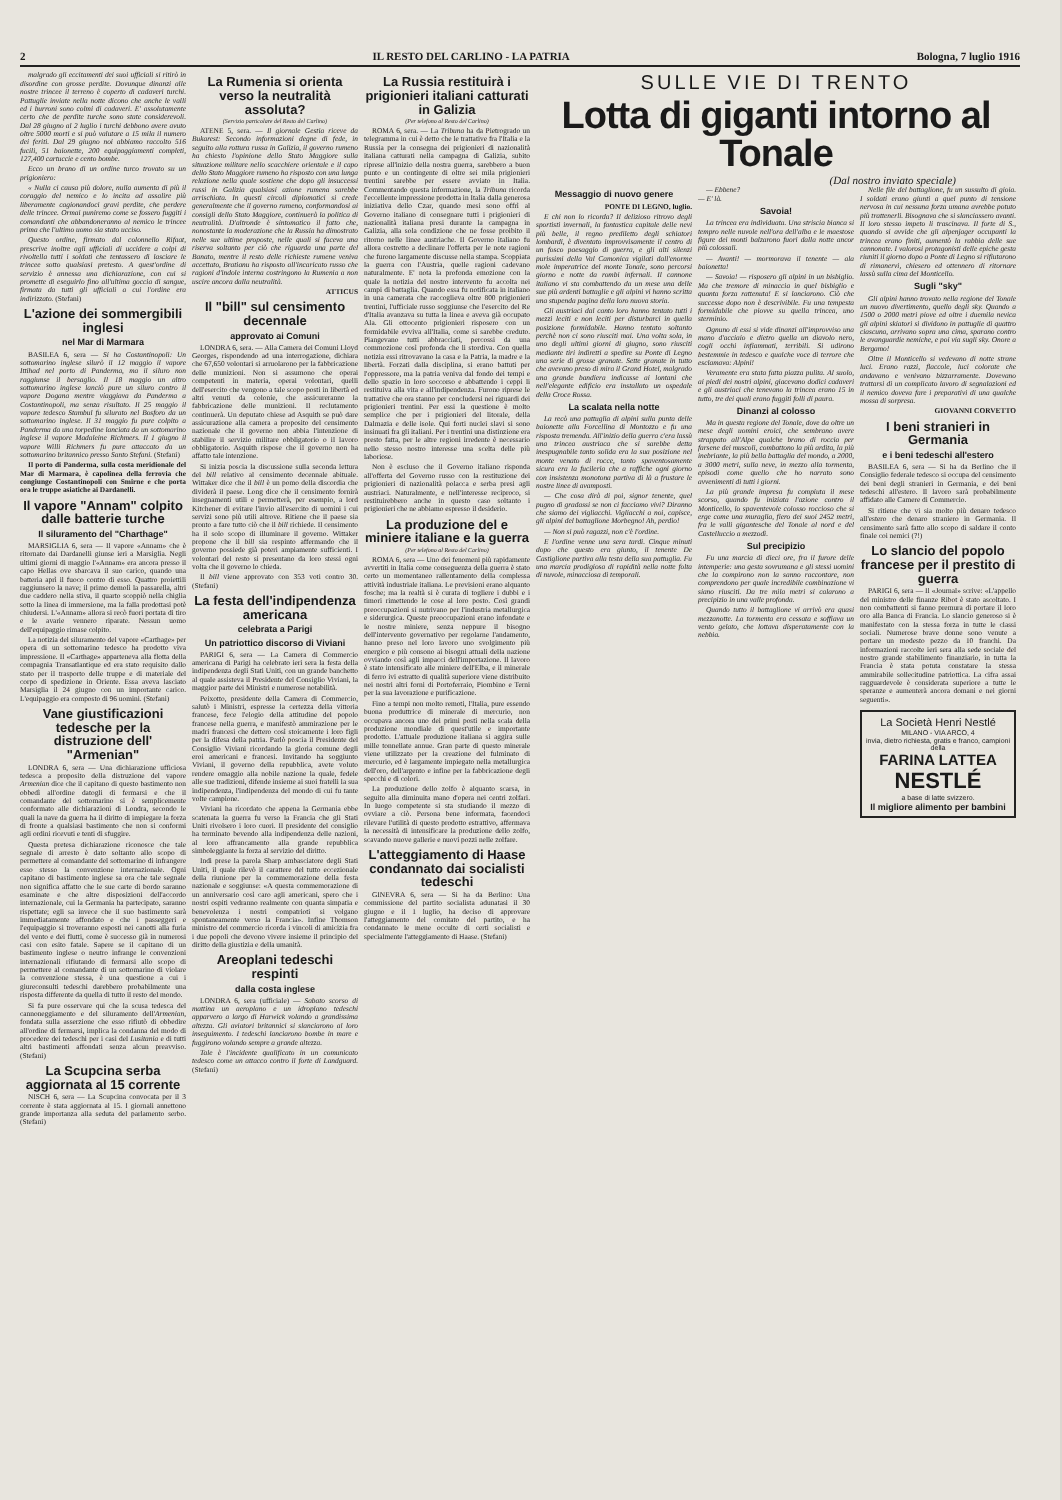2 IL RESTO DEL CARLINO - LA PATRIA Bologna, 7 luglio 1916
malgrado gli eccitamenti dei suoi ufficiali si ritirò in disordine con grosse perdite. Dovunque dinanzi alle nostre trincee il terreno è coperto di cadaveri turchi. Pattuglie inviate nella notte dicono che anche le valli ed i burroni sono colmi di cadaveri. E' assolutamente certo che de perdite turche sono state considerevoli. Dal 28 giugno al 2 luglio i turchi debbono avere avuto oltre 5000 morti e si può valutare a 15 mila il numero dei feriti. Dal 29 giugno noi abbiamo raccolto 516 fucili, 51 baionette, 200 equipaggiamenti completi, 127,400 cartuccie e cento bombe.
Ecco un brano di un ordine turco trovato su un prigioniero:
« Nulla ci causa più dolore, nulla aumenta di più il coraggio del nemico e lo incita ad assalire più liberamente cagionandoci gravi perdite, che perdere delle trincee. Ormai puniremo come se fossero fuggiti i comandanti che abbandoneranno al nemico le trincee prima che l'ultimo uomo sia stato ucciso.
Questo ordine, firmato dal colonnello Rifaat, prescrive inoltre agli ufficiali di uccidere a colpi di rivoltella tutti i soldati che tentassero di lasciare le trincee sotto qualsiasi pretesto. A quest'ordine di servizio è annessa una dichiarazione, con cui si promette di eseguirlo fino all'ultima goccia di sangue, firmata da tutti gli ufficiali a cui l'ordine era indirizzato. (Stefani)
L'azione dei sommergibili inglesi
nel Mar di Marmara
BASILEA 6, sera — Si ha Costantinopoli: Un sottomarino inglese silurò il 12 maggio il vapore Ittihad nel porto di Panderma, ma il siluro non raggiunse il bersaglio. Il 18 maggio un altro sottomarino inglese lanciò pure un siluro contro il vapore Dogana mentre viaggiava da Panderma a Costantinopoli, ma senza risultato. Il 25 maggio il vapore tedesco Stambul fu silurato nel Bosforo da un sottomarino inglese. Il 31 maggio fu pure colpito a Panderma da una torpedine lanciata da un sottomarino inglese il vapore Madaleine Richmers. Il 1 giugno il vapore Willi Richmers fu pure attaccato da un sottomarino britannico presso Santo Stefani. (Stefani)
Il porto di Panderma, sulla costa meridionale del Mar di Marmara, è capolinea della ferrovia che congiunge Costantinopoli con Smirne e che porta ora le truppe asiatiche ai Dardanelli.
Il vapore "Annam" colpito dalle batterie turche
Il siluramento del "Charthage"
MARSIGLIA 6, sera — Il vapore «Annam» che è ritornato dai Dardanelli giunse ieri a Marsiglia. Negli ultimi giorni di maggio l'«Annam» era ancora presso il capo Hellas ove sbarcava il suo carico, quando una batteria aprì il fuoco contro di esso. Quattro proiettili raggiunsero la nave; il primo demolì la passarella, altri due caddero nella stiva, il quarto scoppiò nella chiglia sotto la linea di immersione, ma la falla prodottasi potè chiudersi. L'«Annam» allora si recò fuori portata di tiro e le avarie vennero riparate. Nessun uomo dell'equipaggio rimase colpito.
La notizia del siluramento del vapore «Carthage» per opera di un sottomarino tedesco ha prodotto viva impressione. Il «Carthage» apparteneva alla flotta della compagnia Transatlantique ed era stato requisito dallo stato per il trasporto delle truppe e di materiale del corpo di spedizione in Oriente. Essa aveva lasciato Marsiglia il 24 giugno con un importante carico. L'equipaggio era composto di 96 uomini. (Stefani)
Vane giustificazioni tedesche per la distruzione dell' "Armenian"
LONDRA 6, sera — Una dichiarazione ufficiosa tedesca a proposito della distruzione del vapore Armenian dice che il capitano di questo bastimento non obbedì all'ordine datogli di fermarsi e che il comandante del sottomarino si è semplicemente conformato alle dichiarazioni di Londra, secondo le quali la nave da guerra ha il diritto di impiegare la forza di fronte a qualsiasi bastimento che non si conformi agli ordini ricevuti e tenti di sfuggire.
Questa pretesa dichiarazione riconosce che tale segnale di arresto è dato soltanto allo scopo di permettere al comandante del sottomarino di infrangere esso stesso la convenzione internazionale. Ogni capitano di bastimento inglese sa ora che tale segnale non significa affatto che le sue carte di bordo saranno esaminate e che altre disposizioni dell'accordo internazionale, cui la Germania ha partecipato, saranno rispettate; egli sa invece che il suo bastimento sarà immediatamente affondato e che i passeggeri e l'equipaggio si troveranno esposti nei canotti alla furia del vento e dei flutti, come è successo già in numerosi casi con esito fatale. Sapere se il capitano di un bastimento inglese o neutro infrange le convenzioni internazionali rifiutando di fermarsi allo scopo di permettere al comandante di un sottomarino di violare la convenzione stessa, è una questione a cui i giureconsulti tedeschi darebbero probabilmente una risposta differente da quella di tutto il resto del mondo.
Si fa pure osservare qui che la scusa tedesca del cannoneggiamento e del siluramento dell'Armenian, fondata sulla asserzione che esso rifiutò di obbedire all'ordine di fermarsi, implica la condanna del modo di procedere dei tedeschi per i casi del Lusitania e di tutti altri bastimenti affondati senza alcun preavviso. (Stefani)
La Scupcina serba aggiornata al 15 corrente
NISCH 6, sera — La Scupcina convocata per il 3 corrente è stata aggiornata al 15. I giornali annettono grande importanza alla seduta del parlamento serbo. (Stefani)
La Rumenia si orienta verso la neutralità assoluta?
(Servizio particolare del Resto del Carlino)
ATENE 5, sera. — Il giornale Gestia riceve da Bukarest: Secondo informazioni degne di fede, in seguito alla rottura russa in Galizia, il governo rumeno ha chiesto l'opinione dello Stato Maggiore sulla situazione militare nello scacchiere orientale e il capo dello Stato Maggiore rumeno ha risposto con una lunga relazione nella quale sostiene che dopo gli insuccessi russi in Galizia qualsiasi azione rumena sarebbe arrischiata. In questi circoli diplomatici si crede generalmente che il governo rumeno, conformandosi ai consigli dello Stato Maggiore, continuerà la politica di neutralità. D'altronde è sintomatico il fatto che, nonostante la moderazione che la Russia ha dimostrato nelle sue ultime proposte, nelle quali si faceva una riserva soltanto per ciò che riguarda una parte del Banato, mentre il resto delle richieste rumene veniva accettato, Bratianu ha risposto all'incaricato russo che ragioni d'indole interna costringono la Rumenia a non uscire ancora dalla neutralità.
ATTICUS
Il "bill" sul censimento decennale
approvato ai Comuni
LONDRA 6, sera. — Alla Camera dei Comuni Lloyd Georges, rispondendo ad una interrogazione, dichiara che 67,650 volontari si arruolarono per la fabbricazione delle munizioni. Non si assumono che operai competenti in materia, operai volontari, quelli dell'esercito che vengono a tale scopo posti in libertà ed altri venuti da colonie, che assicureranno la fabbricazione delle munizioni. Il reclutamento continuerà. Un deputato chiese ad Asquith se può dare assicurazione alla camera a proposito del censimento nazionale che il governo non abbia l'intenzione di stabilire il servizio militare obbligatorio o il lavoro obbligatorio. Asquith rispose che il governo non ha affatto tale intenzione.
Si inizia poscia la discussione sulla seconda lettura del bill relativo al censimento decennale abituale. Wittaker dice che il bill è un pomo della discordia che dividerà il paese. Long dice che il censimento fornirà insegnamenti utili e permetterà, per esempio, a lord Kitchener di evitare l'invio all'esercito di uomini i cui servizi sono più utili altrove. Ritiene che il paese sia pronto a fare tutto ciò che il bill richiede. Il censimento ha il solo scopo di illuminare il governo. Wittaker propone che il bill sia respinto affermando che il governo possiede già poteri ampiamente sufficienti. I volontari del resto si presentano da loro stessi ogni volta che il governo lo chieda.
Il bill viene approvato con 353 voti contro 30. (Stefani)
La festa dell'indipendenza americana
celebrata a Parigi
Un patriottico discorso di Viviani
PARIGI 6, sera — La Camera di Commercio americana di Parigi ha celebrato ieri sera la festa della indipendenza degli Stati Uniti, con un grande banchetto al quale assisteva il Presidente del Consiglio Viviani, la maggior parte dei Ministri e numerose notabilità.
Peixotto, presidente della Camera di Commercio, salutò i Ministri, espresse la certezza della vittoria francese, fece l'elogio della attitudine del popolo francese nella guerra, e manifestò ammirazione per le madri francesi che dettero così stoicamente i loro figli per la difesa della patria. Parlò poscia il Presidente del Consiglio Viviani ricordando la gloria comune degli eroi americani e francesi. Invitando ha soggiunto Viviani, il governo della repubblica, avete voluto rendere omaggio alla nobile nazione la quale, fedele alle sue tradizioni, difende insieme ai suoi fratelli la sua indipendenza, l'indipendenza del mondo di cui fu tante volte campione.
Viviani ha ricordato che appena la Germania ebbe scatenata la guerra fu verso la Francia che gli Stati Uniti rivolsero i loro cuori. Il presidente del consiglio ha terminato bevendo alla indipendenza delle nazioni, al loro affrancamento alla grande repubblica simboleggiante la forza al servizio del diritto.
Indi prese la parola Sharp ambasciatore degli Stati Uniti, il quale rilevò il carattere del tutto eccezionale della riunione per la commemorazione della festa nazionale e soggiunse: «A questa commemorazione di un anniversario così caro agli americani, spero che i nostri ospiti vedranno realmente con quanta simpatia e benevolenza i nostri compatrioti si volgano spontaneamente verso la Francia». Infine Thomson ministro del commercio ricorda i vincoli di amicizia fra i due popoli che devono vivere insieme il principio del diritto della giustizia e della umanità.
Areoplani tedeschi respinti
dalla costa inglese
LONDRA 6, sera (ufficiale) — Sabato scorso di mattina un aeroplano e un idroplano tedeschi apparvero a largo di Harwick volando a grandissima altezza. Gli aviatori britannici si slanciarono al loro inseguimento. I tedeschi lanciarono bombe in mare e fuggirono volando sempre a grande altezza.
Tale è l'incidente qualificato in un comunicato tedesco come un attacco contro il forte di Landguard. (Stefani)
La Russia restituirà i prigionieri italiani catturati in Galizia
(Per telefono al Resto del Carlino)
ROMA 6, sera. — La Tribuna ha da Pietrogrado un telegramma in cui è detto che le trattative fra l'Italia e la Russia per la consegna dei prigionieri di nazionalità italiana catturati nella campagna di Galizia, subito riprese all'inizio della nostra guerra, sarebbero a buon punto e un contingente di oltre sei mila prigionieri trentini sarebbe per essere avviato in Italia. Commentando questa informazione, la Tribuna ricorda l'eccellente impressione prodotta in Italia dalla generosa iniziativa dello Czar, quando mesi sono offrì al Governo italiano di consegnare tutti i prigionieri di nazionalità italiana presi durante la campagna in Galizia, alla sola condizione che ne fosse proibito il ritorno nelle linee austriache. Il Governo italiano fu allora costretto a declinare l'offerta per le note ragioni che furono largamente discusse nella stampa. Scoppiata la guerra con l'Austria, quelle ragioni cadevano naturalmente. E' nota la profonda emozione con la quale la notizia del nostro intervento fu accolta nei campi di battaglia. Quando essa fu notificata in italiano in una camerata che raccoglieva oltre 800 prigionieri trentini, l'ufficiale russo soggiunse che l'esercito del Re d'Italia avanzava su tutta la linea e aveva già occupato Ala. Gli ottocento prigionieri risposero con un formidabile evviva all'Italia, come si sarebbe creduto. Piangevano tutti abbracciati, percossi da una commozione così profonda che li stordiva. Con quella notizia essi ritrovavano la casa e la Patria, la madre e la libertà. Forzati dalla disciplina, si erano battuti per l'oppressore, ma la patria veniva dal fondo dei tempi e dello spazio in loro soccorso e abbattendo i ceppi li restituiva alla vita e all'indipendenza. Furono riprese le trattative che ora stanno per concludersi nei riguardi dei prigionieri trentini. Per essi la questione è molto semplice che per i prigionieri del litorale, della Dalmazia e delle isole. Qui forti nuclei slavi si sono insinuati fra gli italiani. Per i trentini una distinzione era presto fatta, per le altre regioni irredente è necessario nello stesso nostro interesse una scelta delle più laboriose.
Non è escluso che il Governo italiano risponda all'offerta del Governo russo con la restituzione dei prigionieri di nazionalità polacca e serba presi agli austriaci. Naturalmente, e nell'interesse reciproco, si restituirebbero anche in questo caso soltanto i prigionieri che ne abbiamo espresso il desiderio.
La produzione del e miniere italiane e la guerra
(Per telefono al Resto del Carlino)
ROMA 6, sera — Uno dei fenomeni più rapidamente avvertiti in Italia come conseguenza della guerra è stato certo un momentaneo rallentamento della complessa attività industriale italiana. Le previsioni erano alquanto fosche; ma la realtà si è curata di togliere i dubbi e i timori rimettendo le cose al loro posto. Così grandi preoccupazioni si nutrivano per l'industria metallurgica e siderurgica. Queste preoccupazioni erano infondate e le nostre miniere, senza neppure il bisogno dell'intervento governativo per regolarne l'andamento, hanno preso nel loro lavoro uno svolgimento più energico e più consono ai bisogni attuali della nazione ovviando così agli impacci dell'importazione. Il lavoro è stato intensificato alle miniere dell'Elba, e il minerale di ferro ivi estratto di qualità superiore viene distribuito nei nostri altri forni di Portoferraio, Piombino e Terni per la sua lavorazione e purificazione.
Fino a tempi non molto remoti, l'Italia, pure essendo buona produttrice di minerale di mercurio, non occupava ancora uno dei primi posti nella scala della produzione mondiale di quest'utile e importante prodotto. L'attuale produzione italiana si aggira sulle mille tonnellate annue. Gran parte di questo minerale viene utilizzato per la creazione del fulminato di mercurio, ed è largamente impiegato nella metallurgica dell'oro, dell'argento e infine per la fabbricazione degli specchi e di colori.
La produzione dello zolfo è alquanto scarsa, in seguito alla diminuita mano d'opera nei centri zolfari. In luogo competente si sta studiando il mezzo di ovviare a ciò. Persona bene informata, facendoci rilevare l'utilità di questo prodotto estrattivo, affermava la necessità di intensificare la produzione dello zolfo, scavando nuove gallerie e nuovi pozzi nelle zolfare.
L'atteggiamento di Haase condannato dai socialisti tedeschi
GINEVRA 6, sera — Si ha da Berlino: Una commissione del partito socialista adunatasi il 30 giugno e il 1 luglio, ha deciso di approvare l'atteggiamento del comitato del partito, e ha condannato le mene occulte di certi socialisti e specialmente l'atteggiamento di Haase. (Stefani)
SULLE VIE DI TRENTO
Lotta di giganti intorno al Tonale
(Dal nostro inviato speciale)
Messaggio di nuovo genere
PONTE DI LEGNO, luglio.
E chi non lo ricorda? Il delizioso ritrovo degli sportisti invernali, la fantastica capitale delle nevi più belle, il regno prediletto degli schiatori lombardi, è diventato improvvisamente il centro di un fosco paesaggio di guerra, e gli alti silenzi purissimi della Val Camonica vigilati dall'enorme mole imperatrice del monte Tonale, sono percorsi giorno e notte da rombi infernali. Il cannone italiano vi sta combattendo da un mese una delle sue più ardenti battaglie e gli alpini vi hanno scritta una stupenda pagina della loro nuova storia.
Gli austriaci dal canto loro hanno tentato tutti i mezzi leciti e non leciti per disturbarci in quella posizione formidabile. Hanno tentato soltanto perchè non ci sono riusciti mai. Una volta sola, in uno degli ultimi giorni di giugno, sono riusciti mediante tiri indiretti a spedire su Ponte di Legno una serie di grosse granate. Sette granate in tutto che avevano preso di mira il Grand Hotel, malgrado una grande bandiera indicasse ai lontani che nell'elegante edificio era installato un ospedale della Croce Rossa.
La scalata nella notte
La recò una pattuglia di alpini sulla punta delle baionette alla Forcellina di Montozzo e fu una risposta tremenda. All'inizio della guerra c'era lassù una trincea austriaca che si sarebbe detta inespugnabile tanto solida era la sua posizione nel monte venato di rocce, tanto spaventosamente sicura era la fucileria che a raffiche ogni giorno con insistenza monotona partiva di là a frustare le nostre linee di avamposti.
— Che cosa dirà di poi, signor tenente, quel pugno di gradassi se non ci facciamo vivi? Diranno che siamo dei vigliacchi. Vigliacchi a noi, capisce, gli alpini del battaglione Morbegno! Ah, perdio!
— Non si può ragazzi, non c'è l'ordine.
E l'ordine venne una sera tardi. Cinque minuti dopo che questo era giunto, il tenente De Castiglione partiva alla testa della sua pattuglia. Fu una marcia prodigiosa di rapidità nella notte folta di nuvole, minacciosa di temporali.
— Ebbene?
— E' là.
Savoia!
La trincea era individuata. Una striscia bianca si tempro nelle nuvole nell'ora dell'alba e le maestose figure dei monti balzarono fuori dalla notte ancor più colossali.
— Avanti! — mormorava il tenente — ala baionetta!
— Savoia! — risposero gli alpini in un bisbiglio. Ma che tremore di minaccia in quel bisbiglio e quanta forza rattenuta! E si lanciarono. Ciò che successe dopo non è descrivibile. Fu una tempesta formidabile che piovve su quella trincea, uno sterminio.
Ognuno di essi si vide dinanzi all'improvviso una mano d'acciaio e dietro quella un diavolo nero, cogli occhi infiammati, terribili. Si udirono bestemmie in tedesco e qualche voce di terrore che esclamava: Alpini!
Veramente era stata fatta piazza pulita. Al suolo, ai piedi dei nostri alpini, giacevano dodici cadaveri e gli austriaci che tenevano la trincea erano 15 in tutto, tre dei quali erano fuggiti folli di paura.
Dinanzi al colosso
Ma in questa regione del Tonale, dove da oltre un mese degli uomini eroici, che sembrano avere strappato all'Alpe qualche brano di roccia per farsene dei muscoli, combattono la più ardita, la più inebriante, la più bella battaglia del mondo, a 2000, a 3000 metri, sulla neve, in mezzo alla tormenta, episodi come quello che ho narrato sono avvenimenti di tutti i giorni.
La più grande impresa fu compiuta il mese scorso, quando fu iniziata l'azione contro il Monticello, lo spaventevole colosso roccioso che si erge come una muraglia, fiero dei suoi 2452 metri, fra le valli gigantesche del Tonale al nord e del Castelluccio a mezzodì.
Sul precipizio
Fu una marcia di dieci ore, fra il furore delle intemperie: una gesta sovrumana e gli stessi uomini che la compirono non la sanno raccontare, non comprendono per quale incredibile combinazione vi siano riusciti. Da tre mila metri si calarono a precipizio in una valle profonda.
Quando tutto il battaglione vi arrivò era quasi mezzanotte. La tormenta era cessata e soffiava un vento gelato, che lottava disperatamente con la nebbia.
Nelle file del battaglione, fu un sussulto di gioia. I soldati erano giunti a quel punto di tensione nervosa in cui nessuna forza umana avrebbe potuto più trattenerli. Bisognava che si slanciassero avanti. Il loro stesso impeto li trascinava. Il forte di S., quando si avvide che gli alpenjager occupanti la trincea erano finiti, aumentò la rabbia delle sue cannonate. I valorosi protagonisti delle epiche gesta riuniti il giorno dopo a Ponte di Legno si rifiutarono di rimanervi, chiesero ed ottennero di ritornare lassù sulla cima del Monticello.
Sugli "sky"
Gli alpini hanno trovato nella regione del Tonale un nuovo divertimento, quello degli sky. Quando a 1500 o 2000 metri piove ed oltre i duemila nevica gli alpini skiatori si dividono in pattuglie di quattro ciascuna, arrivano sopra una cima, sparano contro le avanguardie nemiche, e poi via sugli sky. Onore a Bergamo!
Oltre il Monticello si vedevano di notte strane luci. Erano razzi, flaccole, luci colorate che andavano e venivano bizzarramente. Dovevano trattarsi di un complicato lavoro di segnalazioni ed il nemico doveva fare i preparativi di una qualche mossa di sorpresa.
GIOVANNI CORVETTO
I beni stranieri in Germania
e i beni tedeschi all'estero
BASILEA 6, sera — Si ha da Berlino che il Consiglio federale tedesco si occupa del censimento dei beni degli stranieri in Germania, e dei beni tedeschi all'estero. Il lavoro sarà probabilmente affidato alle Camere di Commercio.
Si ritiene che vi sia molto più denaro tedesco all'estero che denaro straniero in Germania. Il censimento sarà fatto allo scopo di saldare il conto finale coi nemici (?!)
Lo slancio del popolo francese per il prestito di guerra
PARIGI 6, sera — Il «Journal» scrive: «L'appello del ministro delle finanze Ribot è stato ascoltato. I non combattenti si fanno premura di portare il loro oro alla Banca di Francia. Lo slancio generoso si è manifestato con la stessa forza in tutte le classi sociali. Numerose brave donne sono venute a portare un modesto pezzo da 10 franchi. Da informazioni raccolte ieri sera alla sede sociale del nostro grande stabilimento finanziario, in tutta la Francia è stata potuta constatare la stessa ammirabile sollecitudine patriottica. La cifra assai ragguardevole è considerata superiore a tutte le speranze e aumenterà ancora domani e nei giorni seguenti».
La Società Henri Nestlé
MILANO - VIA ARCO, 4
invia, dietro richiesta, gratis e franco, campioni della
FARINA LATTEA
NESTLÉ
a base di latte svizzero.
Il migliore alimento per bambini